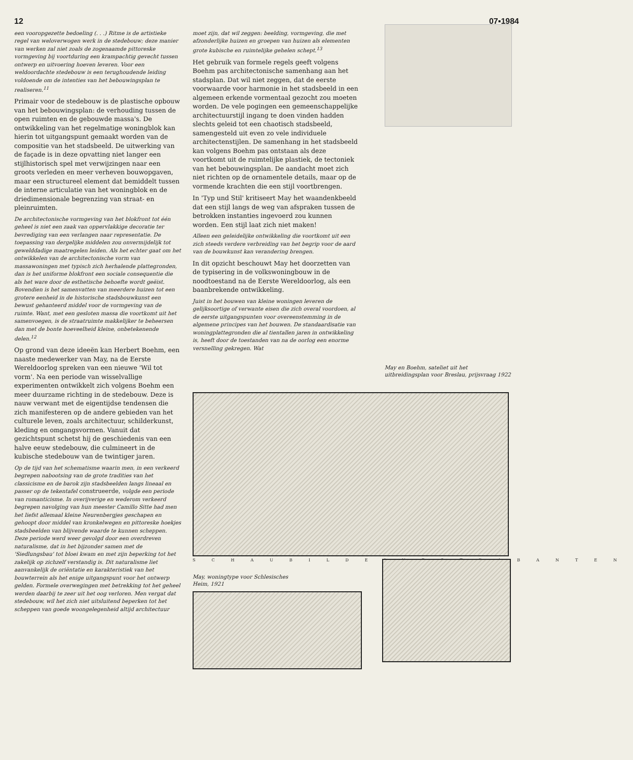12 07▪1984
een vooropgezette bedoeling (. . .) Ritme is de artistieke regel van weloverwogen werk in de stedebouw; deze manier van werken zal niet zoals de zogenaamde pittoreske vormgeving bij voortduring een krampachtig gevecht tussen ontwerp en uitvoering hoeven leveren. Voor een weldoordachte stedebouw is een terughoudende leiding voldoende om de intenties van het bebouwingsplan te realiseren.<sup>11</sup>
Primair voor de stedebouw is de plastische opbouw van het bebouwingsplan: de verhouding tussen de open ruimten en de gebouwde massa's. De ontwikkeling van het regelmatige woningblok kan hierin tot uitgangspunt gemaakt worden van de compositie van het stadsbeeld. De uitwerking van de façade is in deze opvatting niet langer een stijlhistorisch spel met verwijzingen naar een groots verleden en meer verheven bouwopgaven, maar een structureel element dat bemiddelt tussen de interne articulatie van het woningblok en de driedimensionale begrenzing van straat- en pleinruimten.
De architectonische vormgeving van het blokfront tot één geheel is niet een zaak van oppervlakkige decoratie ter bevrediging van een verlangen naar representatie. De toepassing van dergelijke middelen zou onvermijdelijk tot gewelddadige maatregelen leiden. Als het echter gaat om het ontwikkelen van de architectonische vorm van massawoningen met typisch zich herhalende plattegronden, dan is het uniforme blokfront een sociale consequentie die als het ware door de esthetische behoefte wordt geëist. Bovendien is het samenvatten van meerdere huizen tot een grotere eenheid in de historische stadsbouwkunst een bewust gehanteerd middel voor de vormgeving van de ruimte. Want, met een gesloten massa die voortkomt uit het samenvoegen, is de straatruimte makkelijker te beheersen dan met de bonte hoeveelheid kleine, onbetekenende delen.<sup>12</sup>
Op grond van deze ideeën kan Herbert Boehm, een naaste medewerker van May, na de Eerste Wereldoorlog spreken van een nieuwe 'Wil tot vorm'. Na een periode van wisselvallige experimenten ontwikkelt zich volgens Boehm een meer duurzame richting in de stedebouw. Deze is nauw verwant met de eigentijdse tendensen die zich manifesteren op de andere gebieden van het culturele leven, zoals architectuur, schilderkunst, kleding en omgangsvormen. Vanuit dat gezichtspunt schetst hij de geschiedenis van een halve eeuw stedebouw, die culmineert in de kubische stedebouw van de twintiger jaren.
Op de tijd van het schematisme waarin men, in een verkeerd begrepen nabootsing van de grote tradities van het classicisme en de barok zijn stadsbeelden langs lineaal en passer op de tekentafel construeerde, volgde een periode van romanticisme. In overijverige en wederom verkeerd begrepen navolging van hun meester Camillo Sitte had men het liefst allemaal kleine Neurenbergjes geschapen en gehoopt door middel van kronkelwegen en pittoreske hoekjes stadsbeelden van blijvende waarde te kunnen scheppen. Deze periode werd weer gevolgd door een overdreven naturalisme, dat in het bijzonder samen met de 'Siedlungsbau' tot bloei kwam en met zijn beperking tot het zakelijk op zichzelf verstandig is. Dit naturalisme liet aanvankelijk de oriëntatie en karakteristiek van het bouwterrein als het enige uitgangspunt voor het ontwerp gelden. Formele overwegingen met betrekking tot het geheel werden daarbij te zeer uit het oog verloren. Men vergat dat stedebouw, wil het zich niet uitsluitend beperken tot het scheppen van goede woongelegenheid altijd architectuur
moet zijn, dat wil zeggen: beelding, vormgeving, die met afzonderlijke huizen en groepen van huizen als elementen grote kubische en ruimtelijke gehelen schept.<sup>13</sup>
Het gebruik van formele regels geeft volgens Boehm pas architectonische samenhang aan het stadsplan. Dat wil niet zeggen, dat de eerste voorwaarde voor harmonie in het stadsbeeld in een algemeen erkende vormentaal gezocht zou moeten worden. De vele pogingen een gemeenschappelijke architectuurstijl ingang te doen vinden hadden slechts geleid tot een chaotisch stadsbeeld, samengesteld uit even zo vele individuele architectenstijlen. De samenhang in het stadsbeeld kan volgens Boehm pas ontstaan als deze voortkomt uit de ruimtelijke plastiek, de tectoniek van het bebouwingsplan. De aandacht moet zich niet richten op de ornamentele details, maar op de vormende krachten die een stijl voortbrengen.
In 'Typ und Stil' kritiseert May het waandenkbeeld dat een stijl langs de weg van afspraken tussen de betrokken instanties ingevoerd zou kunnen worden. Een stijl laat zich niet maken!
Alleen een geleidelijke ontwikkeling die voortkomt uit een zich steeds verdere verbreiding van het begrip voor de aard van de bouwkunst kan verandering brengen.
In dit opzicht beschouwt May het doorzetten van de typisering in de volkswoningbouw in de noodtoestand na de Eerste Wereldoorlog, als een baanbrekende ontwikkeling.
Juist in het bouwen van kleine woningen leveren de gelijksoortige of verwante eisen die zich overal voordoen, al de eerste uitgangspunten voor overeenstemming in de algemene principes van het bouwen. De standaardisatie van woningplattegronden die al tientallen jaren in ontwikkeling is, heeft door de toestanden van na de oorlog een enorme versnelling gekregen. Wat
May en Boehm, sateliet uit het uitbreidingsplan voor Breslau, prijsvraag 1922
SCHAUBILDEINESTRABANTEN
May, woningtype voor Schlesisches
Heim, 1921